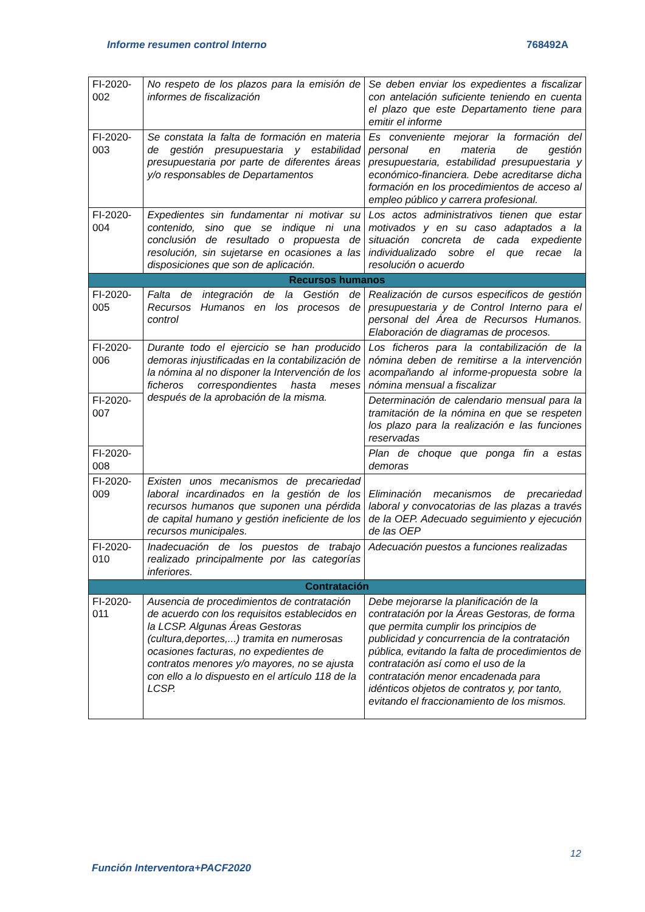Informe resumen control Interno 768492A
| FI-2020-002 | No respeto de los plazos para la emisión de informes de fiscalización | Se deben enviar los expedientes a fiscalizar con antelación suficiente teniendo en cuenta el plazo que este Departamento tiene para emitir el informe |
| FI-2020-003 | Se constata la falta de formación en materia de gestión presupuestaria y estabilidad presupuestaria por parte de diferentes áreas y/o responsables de Departamentos | Es conveniente mejorar la formación del personal en materia de gestión presupuestaria, estabilidad presupuestaria y económico-financiera. Debe acreditarse dicha formación en los procedimientos de acceso al empleo público y carrera profesional. |
| FI-2020-004 | Expedientes sin fundamentar ni motivar su contenido, sino que se indique ni una conclusión de resultado o propuesta de resolución, sin sujetarse en ocasiones a las disposiciones que son de aplicación. | Los actos administrativos tienen que estar motivados y en su caso adaptados a la situación concreta de cada expediente individualizado sobre el que recae la resolución o acuerdo |
| Recursos humanos | | |
| FI-2020-005 | Falta de integración de la Gestión de Recursos Humanos en los procesos de control | Realización de cursos especificos de gestión presupuestaria y de Control Interno para el personal del Área de Recursos Humanos. Elaboración de diagramas de procesos. |
| FI-2020-006 | Durante todo el ejercicio se han producido demoras injustificadas en la contabilización de la nómina al no disponer la Intervención de los ficheros correspondientes hasta meses después de la aprobación de la misma. | Los ficheros para la contabilización de la nómina deben de remitirse a la intervención acompañando al informe-propuesta sobre la nómina mensual a fiscalizar |
| FI-2020-007 | | Determinación de calendario mensual para la tramitación de la nómina en que se respeten los plazo para la realización e las funciones reservadas |
| FI-2020-008 | | Plan de choque que ponga fin a estas demoras |
| FI-2020-009 | Existen unos mecanismos de precariedad laboral incardinados en la gestión de los recursos humanos que suponen una pérdida de capital humano y gestión ineficiente de los recursos municipales. | Eliminación mecanismos de precariedad laboral y convocatorias de las plazas a través de la OEP. Adecuado seguimiento y ejecución de las OEP |
| FI-2020-010 | Inadecuación de los puestos de trabajo realizado principalmente por las categorías inferiores. | Adecuación puestos a funciones realizadas |
| Contratación | | |
| FI-2020-011 | Ausencia de procedimientos de contratación de acuerdo con los requisitos establecidos en la LCSP. Algunas Áreas Gestoras (cultura,deportes,...) tramita en numerosas ocasiones facturas, no expedientes de contratos menores y/o mayores, no se ajusta con ello a lo dispuesto en el artículo 118 de la LCSP. | Debe mejorarse la planificación de la contratación por la Áreas Gestoras, de forma que permita cumplir los principios de publicidad y concurrencia de la contratación pública, evitando la falta de procedimientos de contratación así como el uso de la contratación menor encadenada para idénticos objetos de contratos y, por tanto, evitando el fraccionamiento de los mismos. |
12
Función Interventora+PACF2020